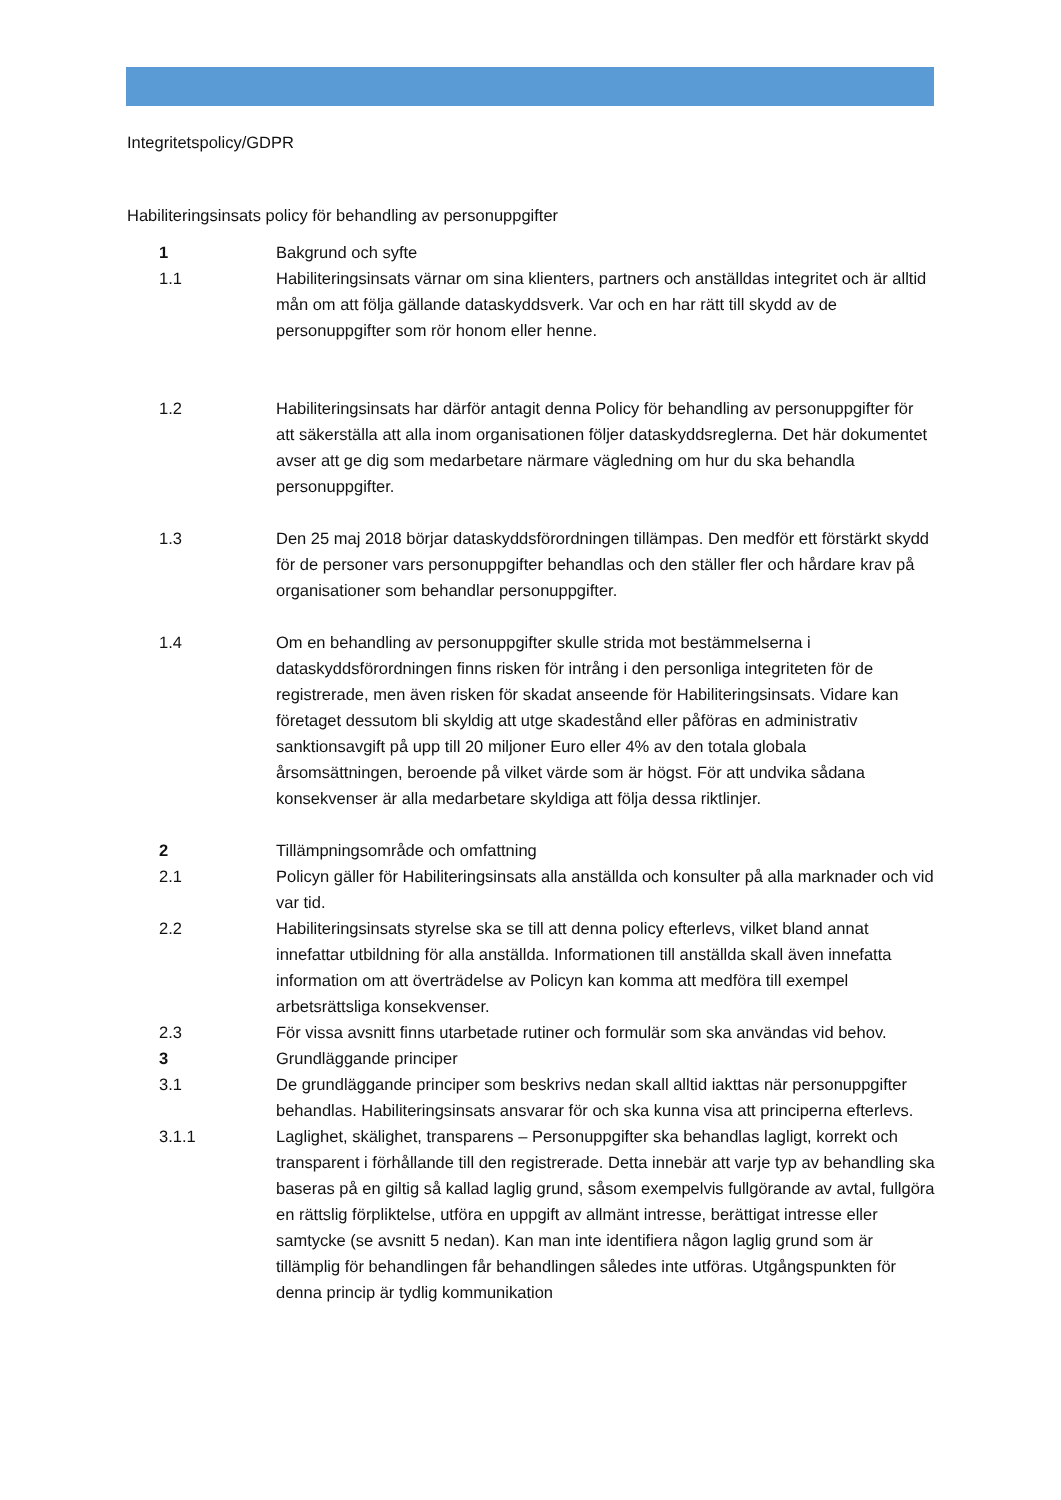Integritetspolicy/GDPR
Habiliteringsinsats policy för behandling av personuppgifter
1 Bakgrund och syfte
1.1 Habiliteringsinsats värnar om sina klienters, partners och anställdas integritet och är alltid mån om att följa gällande dataskyddsverk. Var och en har rätt till skydd av de personuppgifter som rör honom eller henne.
1.2 Habiliteringsinsats har därför antagit denna Policy för behandling av personuppgifter för att säkerställa att alla inom organisationen följer dataskyddsreglerna. Det här dokumentet avser att ge dig som medarbetare närmare vägledning om hur du ska behandla personuppgifter.
1.3 Den 25 maj 2018 börjar dataskyddsförordningen tillämpas. Den medför ett förstärkt skydd för de personer vars personuppgifter behandlas och den ställer fler och hårdare krav på organisationer som behandlar personuppgifter.
1.4 Om en behandling av personuppgifter skulle strida mot bestämmelserna i dataskyddsförordningen finns risken för intrång i den personliga integriteten för de registrerade, men även risken för skadat anseende för Habiliteringsinsats. Vidare kan företaget dessutom bli skyldig att utge skadestånd eller påföras en administrativ sanktionsavgift på upp till 20 miljoner Euro eller 4% av den totala globala årsomsättningen, beroende på vilket värde som är högst. För att undvika sådana konsekvenser är alla medarbetare skyldiga att följa dessa riktlinjer.
2 Tillämpningsområde och omfattning
2.1 Policyn gäller för Habiliteringsinsats alla anställda och konsulter på alla marknader och vid var tid.
2.2 Habiliteringsinsats styrelse ska se till att denna policy efterlevs, vilket bland annat innefattar utbildning för alla anställda. Informationen till anställda skall även innefatta information om att överträdelse av Policyn kan komma att medföra till exempel arbetsrättsliga konsekvenser.
2.3 För vissa avsnitt finns utarbetade rutiner och formulär som ska användas vid behov.
3 Grundläggande principer
3.1 De grundläggande principer som beskrivs nedan skall alltid iakttas när personuppgifter behandlas. Habiliteringsinsats ansvarar för och ska kunna visa att principerna efterlevs.
3.1.1 Laglighet, skälighet, transparens – Personuppgifter ska behandlas lagligt, korrekt och transparent i förhållande till den registrerade. Detta innebär att varje typ av behandling ska baseras på en giltig så kallad laglig grund, såsom exempelvis fullgörande av avtal, fullgöra en rättslig förpliktelse, utföra en uppgift av allmänt intresse, berättigat intresse eller samtycke (se avsnitt 5 nedan). Kan man inte identifiera någon laglig grund som är tillämplig för behandlingen får behandlingen således inte utföras. Utgångspunkten för denna princip är tydlig kommunikation